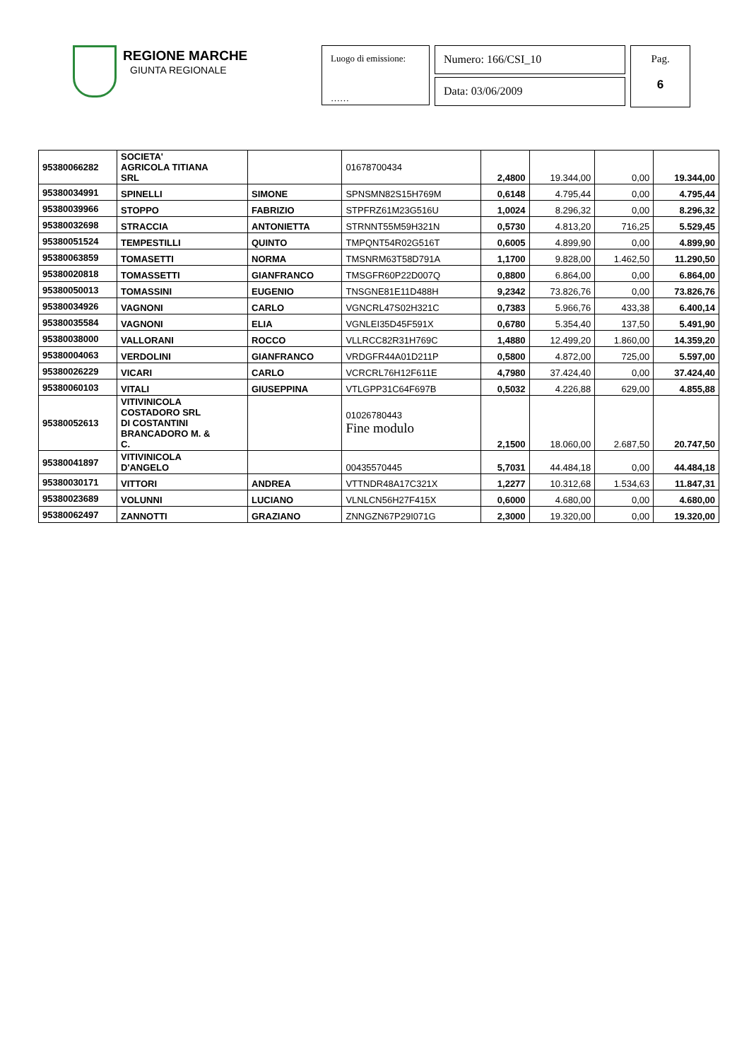REGIONE MARCHE
GIUNTA REGIONALE
Luogo di emissione:
……
Numero: 166/CSI_10
Data: 03/06/2009
Pag.
6
| 95380066282 | SOCIETA' AGRICOLA TITIANA SRL | | 01678700434 | 2,4800 | 19.344,00 | 0,00 | 19.344,00 |
| 95380034991 | SPINELLI | SIMONE | SPNSMN82S15H769M | 0,6148 | 4.795,44 | 0,00 | 4.795,44 |
| 95380039966 | STOPPO | FABRIZIO | STPFRZ61M23G516U | 1,0024 | 8.296,32 | 0,00 | 8.296,32 |
| 95380032698 | STRACCIA | ANTONIETTA | STRNNT55M59H321N | 0,5730 | 4.813,20 | 716,25 | 5.529,45 |
| 95380051524 | TEMPESTILLI | QUINTO | TMPQNT54R02G516T | 0,6005 | 4.899,90 | 0,00 | 4.899,90 |
| 95380063859 | TOMASETTI | NORMA | TMSNRM63T58D791A | 1,1700 | 9.828,00 | 1.462,50 | 11.290,50 |
| 95380020818 | TOMASSETTI | GIANFRANCO | TMSGFR60P22D007Q | 0,8800 | 6.864,00 | 0,00 | 6.864,00 |
| 95380050013 | TOMASSINI | EUGENIO | TNSGNE81E11D488H | 9,2342 | 73.826,76 | 0,00 | 73.826,76 |
| 95380034926 | VAGNONI | CARLO | VGNCRL47S02H321C | 0,7383 | 5.966,76 | 433,38 | 6.400,14 |
| 95380035584 | VAGNONI | ELIA | VGNLEI35D45F591X | 0,6780 | 5.354,40 | 137,50 | 5.491,90 |
| 95380038000 | VALLORANI | ROCCO | VLLRCC82R31H769C | 1,4880 | 12.499,20 | 1.860,00 | 14.359,20 |
| 95380004063 | VERDOLINI | GIANFRANCO | VRDGFR44A01D211P | 0,5800 | 4.872,00 | 725,00 | 5.597,00 |
| 95380026229 | VICARI | CARLO | VCRCRL76H12F611E | 4,7980 | 37.424,40 | 0,00 | 37.424,40 |
| 95380060103 | VITALI | GIUSEPPINA | VTLGPP31C64F697B | 0,5032 | 4.226,88 | 629,00 | 4.855,88 |
| 95380052613 | VITIVINICOLA COSTADORO SRL DI COSTANTINI BRANCADORO M. & C. | | 01026780443 Fine modulo | 2,1500 | 18.060,00 | 2.687,50 | 20.747,50 |
| 95380041897 | VITIVINICOLA D'ANGELO | | 00435570445 | 5,7031 | 44.484,18 | 0,00 | 44.484,18 |
| 95380030171 | VITTORI | ANDREA | VTTNDR48A17C321X | 1,2277 | 10.312,68 | 1.534,63 | 11.847,31 |
| 95380023689 | VOLUNNI | LUCIANO | VLNLCN56H27F415X | 0,6000 | 4.680,00 | 0,00 | 4.680,00 |
| 95380062497 | ZANNOTTI | GRAZIANO | ZNNGZN67P29I071G | 2,3000 | 19.320,00 | 0,00 | 19.320,00 |